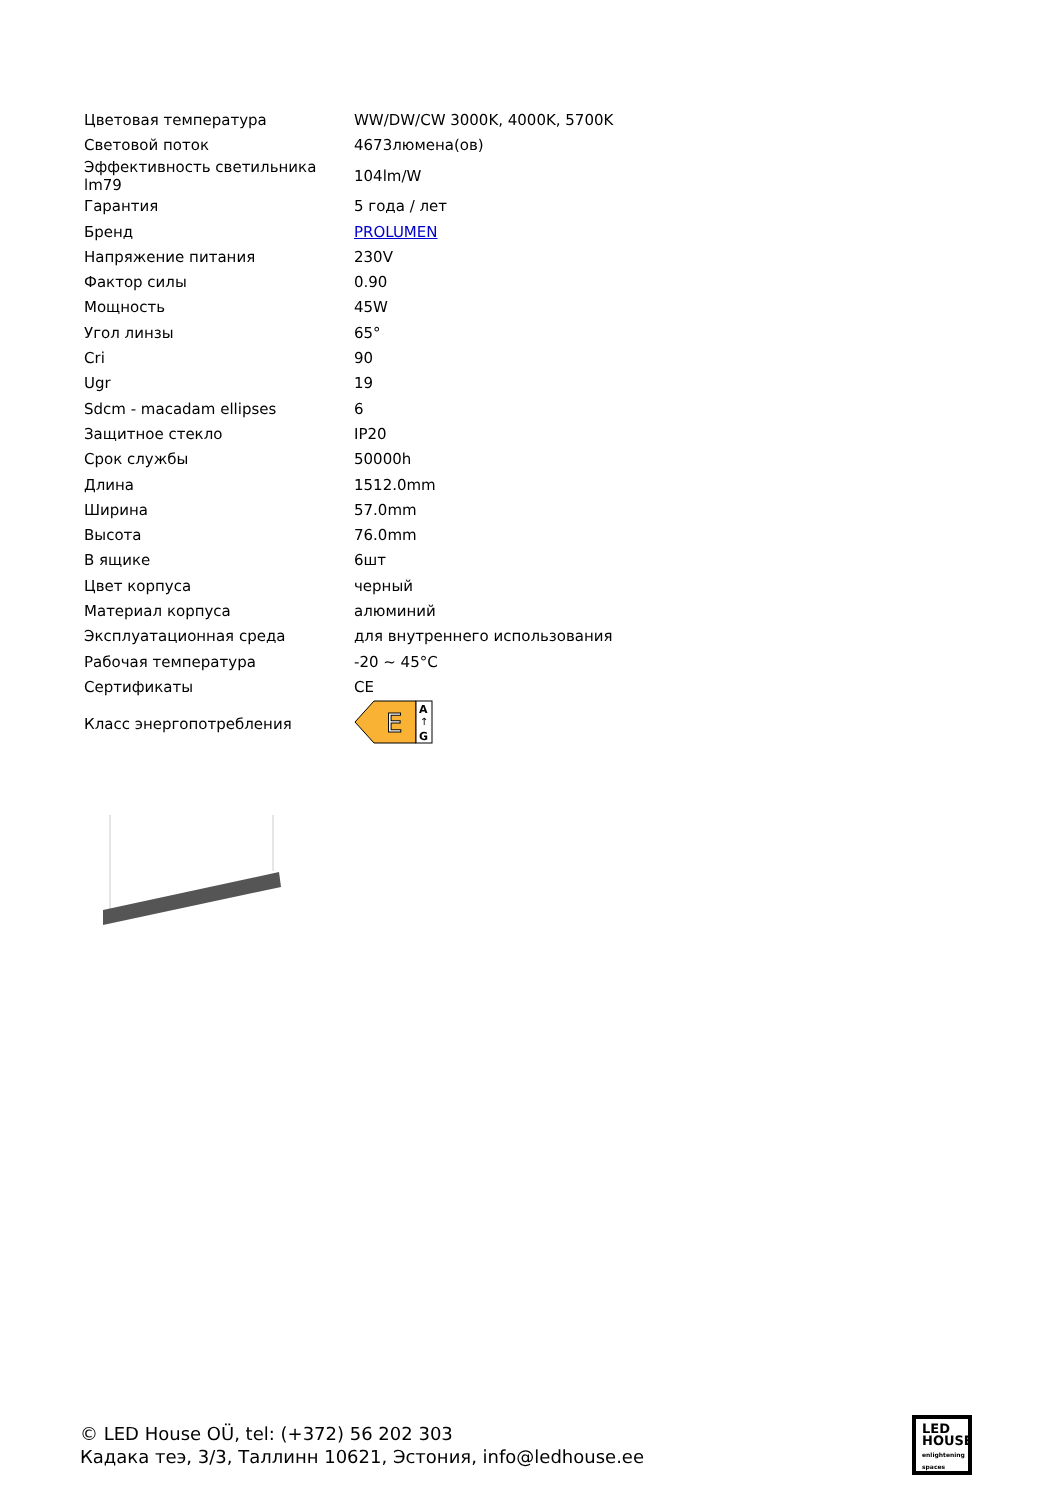| Цветовая температура | WW/DW/CW 3000K, 4000K, 5700K |
| Световой поток | 4673люмена(ов) |
| Эффективность светильника lm79 | 104lm/W |
| Гарантия | 5 года / лет |
| Бренд | PROLUMEN |
| Напряжение питания | 230V |
| Фактор силы | 0.90 |
| Мощность | 45W |
| Угол линзы | 65° |
| Cri | 90 |
| Ugr | 19 |
| Sdcm - macadam ellipses | 6 |
| Защитное стекло | IP20 |
| Срок службы | 50000h |
| Длина | 1512.0mm |
| Ширина | 57.0mm |
| Высота | 76.0mm |
| В ящике | 6шт |
| Цвет корпуса | черный |
| Материал корпуса | алюминий |
| Эксплуатационная среда | для внутреннего использования |
| Рабочая температура | -20 ~ 45°C |
| Сертификаты | CE |
| Класс энергопотребления | E A ↑ G |
© LED House OÜ, tel: (+372) 56 202 303
Кадака теэ, 3/3, Таллинн 10621, Эстония, info@ledhouse.ee
LED
HOUSE
enlightening spaces